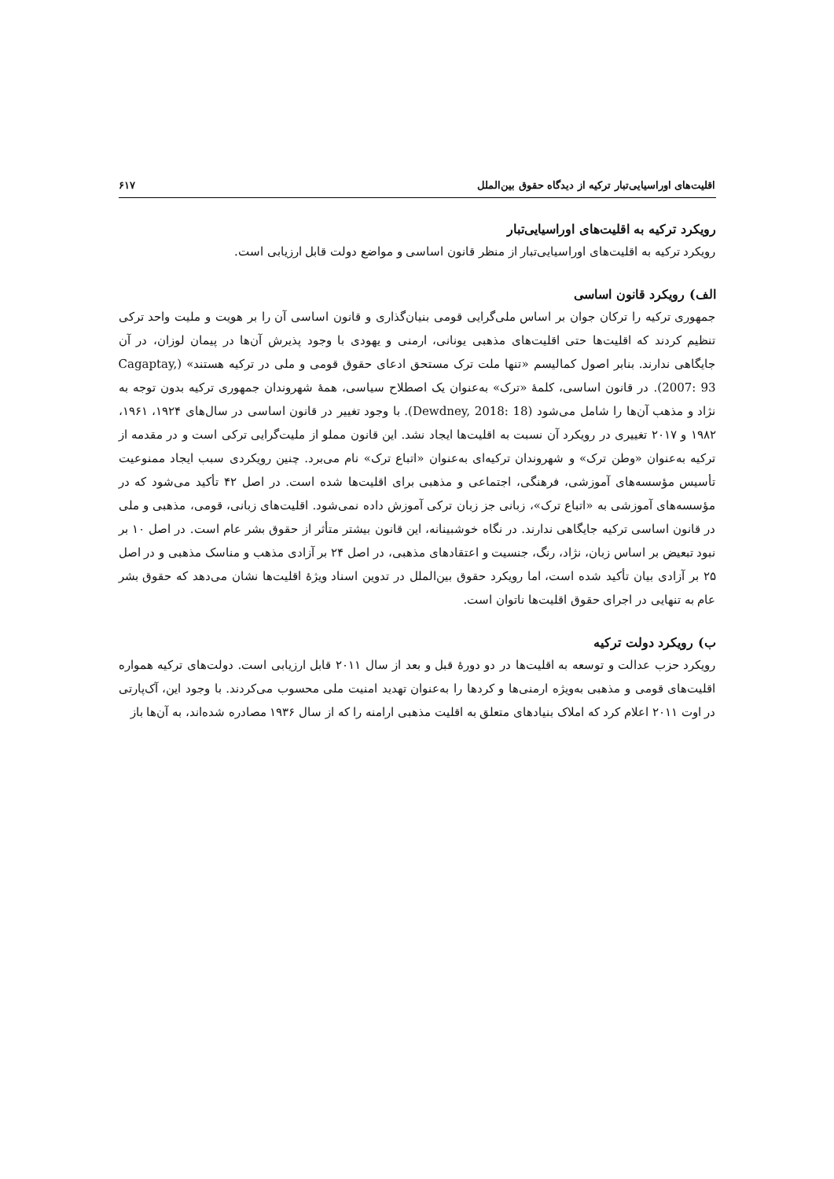اقلیت‌های اوراسیایی‌تبار ترکیه از دیدگاه حقوق بین‌الملل ۶۱۷
رویکرد ترکیه به اقلیت‌های اوراسیایی‌تبار
رویکرد ترکیه به اقلیت‌های اوراسیایی‌تبار از منظر قانون اساسی و مواضع دولت قابل ارزیابی است.
الف) رویکرد قانون اساسی
جمهوری ترکیه را ترکان جوان بر اساس ملی‌گرایی قومی بنیان‌گذاری و قانون اساسی آن را بر هویت و ملیت واحد ترکی تنظیم کردند که اقلیت‌ها حتی اقلیت‌های مذهبی یونانی، ارمنی و یهودی با وجود پذیرش آن‌ها در پیمان لوزان، در آن جایگاهی ندارند. بنابر اصول کمالیسم «تنها ملت ترک مستحق ادعای حقوق قومی و ملی در ترکیه هستند» (Cagaptay, 2007: 93). در قانون اساسی، کلمهٔ «ترک» به‌عنوان یک اصطلاح سیاسی، همهٔ شهروندان جمهوری ترکیه بدون توجه به نژاد و مذهب آن‌ها را شامل می‌شود (Dewdney, 2018: 18). با وجود تغییر در قانون اساسی در سال‌های ۱۹۲۴، ۱۹۶۱، ۱۹۸۲ و ۲۰۱۷ تغییری در رویکرد آن نسبت به اقلیت‌ها ایجاد نشد. این قانون مملو از ملیت‌گرایی ترکی است و در مقدمه از ترکیه به‌عنوان «وطن ترک» و شهروندان ترکیه‌ای به‌عنوان «اتباع ترک» نام می‌برد. چنین رویکردی سبب ایجاد ممنوعیت تأسیس مؤسسه‌های آموزشی، فرهنگی، اجتماعی و مذهبی برای اقلیت‌ها شده است. در اصل ۴۲ تأکید می‌شود که در مؤسسه‌های آموزشی به «اتباع ترک»، زبانی جز زبان ترکی آموزش داده نمی‌شود. اقلیت‌های زبانی، قومی، مذهبی و ملی در قانون اساسی ترکیه جایگاهی ندارند. در نگاه خوشبینانه، این قانون بیشتر متأثر از حقوق بشر عام است. در اصل ۱۰ بر نبود تبعیض بر اساس زبان، نژاد، رنگ، جنسیت و اعتقادهای مذهبی، در اصل ۲۴ بر آزادی مذهب و مناسک مذهبی و در اصل ۲۵ بر آزادی بیان تأکید شده است، اما رویکرد حقوق بین‌الملل در تدوین اسناد ویژهٔ اقلیت‌ها نشان می‌دهد که حقوق بشر عام به تنهایی در اجرای حقوق اقلیت‌ها ناتوان است.
ب) رویکرد دولت ترکیه
رویکرد حزب عدالت و توسعه به اقلیت‌ها در دو دورهٔ قبل و بعد از سال ۲۰۱۱ قابل ارزیابی است. دولت‌های ترکیه همواره اقلیت‌های قومی و مذهبی به‌ویژه ارمنی‌ها و کردها را به‌عنوان تهدید امنیت ملی محسوب می‌کردند. با وجود این، آک‌پارتی در اوت ۲۰۱۱ اعلام کرد که املاک بنیادهای متعلق به اقلیت مذهبی ارامنه را که از سال ۱۹۳۶ مصادره شده‌اند، به آن‌ها باز